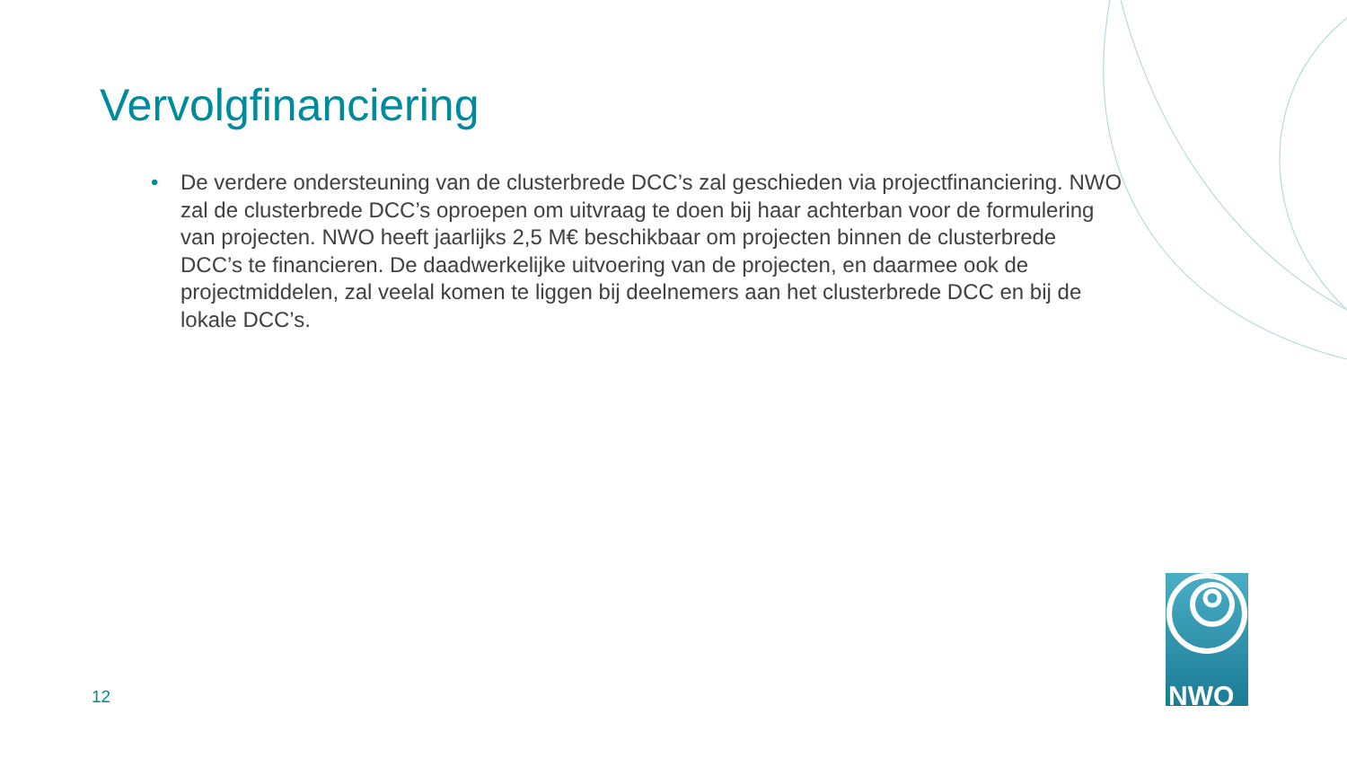Vervolgfinanciering
• De verdere ondersteuning van de clusterbrede DCC’s zal geschieden via projectfinanciering. NWO zal de clusterbrede DCC’s oproepen om uitvraag te doen bij haar achterban voor de formulering van projecten. NWO heeft jaarlijks 2,5 M€ beschikbaar om projecten binnen de clusterbrede DCC’s te financieren. De daadwerkelijke uitvoering van de projecten, en daarmee ook de projectmiddelen, zal veelal komen te liggen bij deelnemers aan het clusterbrede DCC en bij de lokale DCC’s.
12
NWO